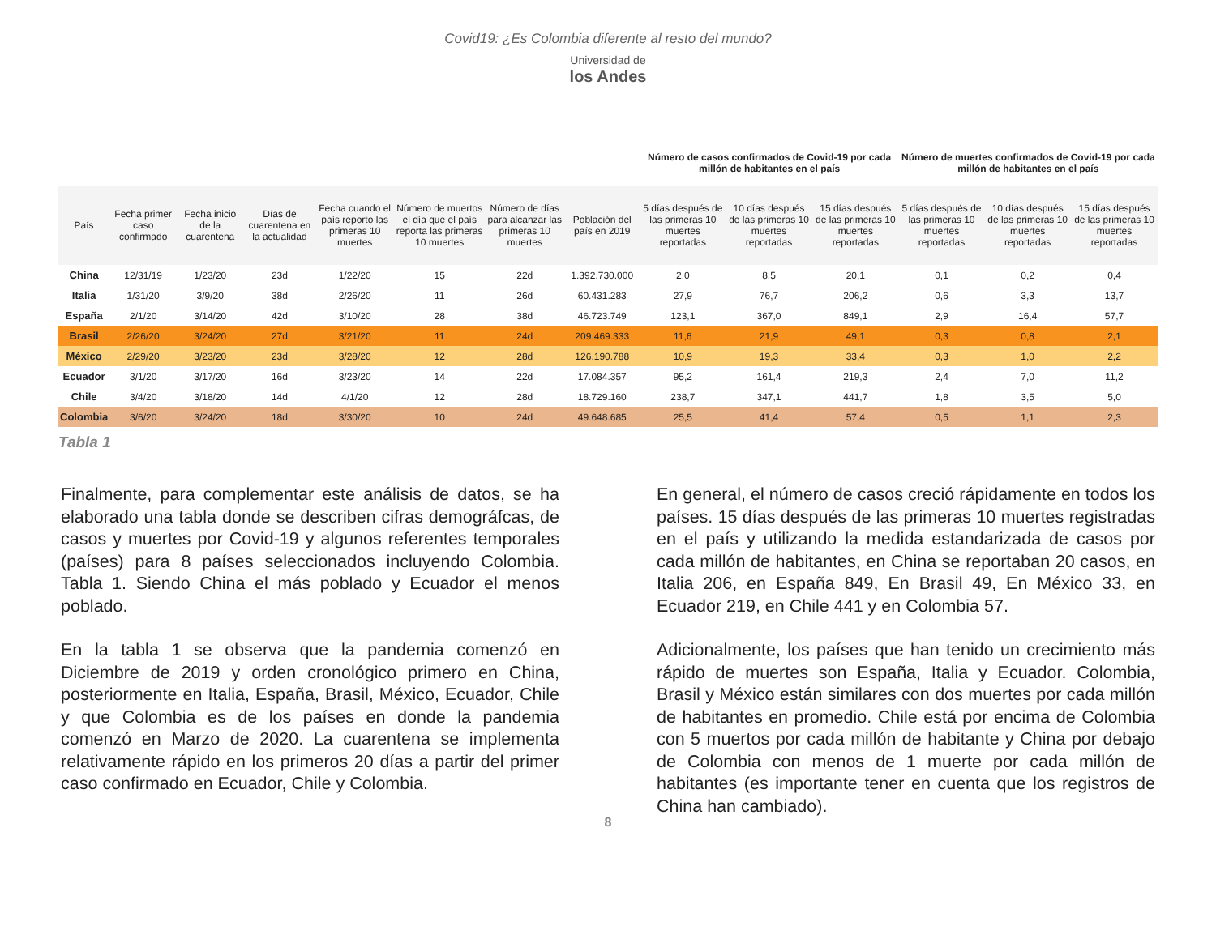Covid19: ¿Es Colombia diferente al resto del mundo?
Universidad de
los Andes
| | | | | | | | | Número de casos confirmados de Covid-19 por cada millón de habitantes en el país | | | Número de muertes confirmados de Covid-19 por cada millón de habitantes en el país | | |
| --- | --- | --- | --- | --- | --- | --- | --- | --- | --- | --- | --- | --- | --- |
| País | Fecha primer caso confirmado | Fecha inicio de la cuarentena | Días de cuarentena en la actualidad | Fecha cuando el país reporto las primeras 10 muertes | Número de muertos el día que el país reporta las primeras 10 muertes | Número de días para alcanzar las primeras 10 muertes | Población del país en 2019 | 5 días después de las primeras 10 muertes reportadas | 10 días después de las primeras 10 muertes reportadas | 15 días después de las primeras 10 muertes reportadas | 5 días después de las primeras 10 muertes reportadas | 10 días después de las primeras 10 muertes reportadas | 15 días después de las primeras 10 muertes reportadas |
| China | 12/31/19 | 1/23/20 | 23d | 1/22/20 | 15 | 22d | 1.392.730.000 | 2,0 | 8,5 | 20,1 | 0,1 | 0,2 | 0,4 |
| Italia | 1/31/20 | 3/9/20 | 38d | 2/26/20 | 11 | 26d | 60.431.283 | 27,9 | 76,7 | 206,2 | 0,6 | 3,3 | 13,7 |
| España | 2/1/20 | 3/14/20 | 42d | 3/10/20 | 28 | 38d | 46.723.749 | 123,1 | 367,0 | 849,1 | 2,9 | 16,4 | 57,7 |
| Brasil | 2/26/20 | 3/24/20 | 27d | 3/21/20 | 11 | 24d | 209.469.333 | 11,6 | 21,9 | 49,1 | 0,3 | 0,8 | 2,1 |
| México | 2/29/20 | 3/23/20 | 23d | 3/28/20 | 12 | 28d | 126.190.788 | 10,9 | 19,3 | 33,4 | 0,3 | 1,0 | 2,2 |
| Ecuador | 3/1/20 | 3/17/20 | 16d | 3/23/20 | 14 | 22d | 17.084.357 | 95,2 | 161,4 | 219,3 | 2,4 | 7,0 | 11,2 |
| Chile | 3/4/20 | 3/18/20 | 14d | 4/1/20 | 12 | 28d | 18.729.160 | 238,7 | 347,1 | 441,7 | 1,8 | 3,5 | 5,0 |
| Colombia | 3/6/20 | 3/24/20 | 18d | 3/30/20 | 10 | 24d | 49.648.685 | 25,5 | 41,4 | 57,4 | 0,5 | 1,1 | 2,3 |
Tabla 1
Finalmente, para complementar este análisis de datos, se ha elaborado una tabla donde se describen cifras demográfcas, de casos y muertes por Covid-19 y algunos referentes temporales (países) para 8 países seleccionados incluyendo Colombia. Tabla 1. Siendo China el más poblado y Ecuador el menos poblado.
En la tabla 1 se observa que la pandemia comenzó en Diciembre de 2019 y orden cronológico primero en China, posteriormente en Italia, España, Brasil, México, Ecuador, Chile y que Colombia es de los países en donde la pandemia comenzó en Marzo de 2020. La cuarentena se implementa relativamente rápido en los primeros 20 días a partir del primer caso confirmado en Ecuador, Chile y Colombia.
En general, el número de casos creció rápidamente en todos los países. 15 días después de las primeras 10 muertes registradas en el país y utilizando la medida estandarizada de casos por cada millón de habitantes, en China se reportaban 20 casos, en Italia 206, en España 849, En Brasil 49, En México 33, en Ecuador 219, en Chile 441 y en Colombia 57.
Adicionalmente, los países que han tenido un crecimiento más rápido de muertes son España, Italia y Ecuador. Colombia, Brasil y México están similares con dos muertes por cada millón de habitantes en promedio. Chile está por encima de Colombia con 5 muertos por cada millón de habitante y China por debajo de Colombia con menos de 1 muerte por cada millón de habitantes (es importante tener en cuenta que los registros de China han cambiado).
8